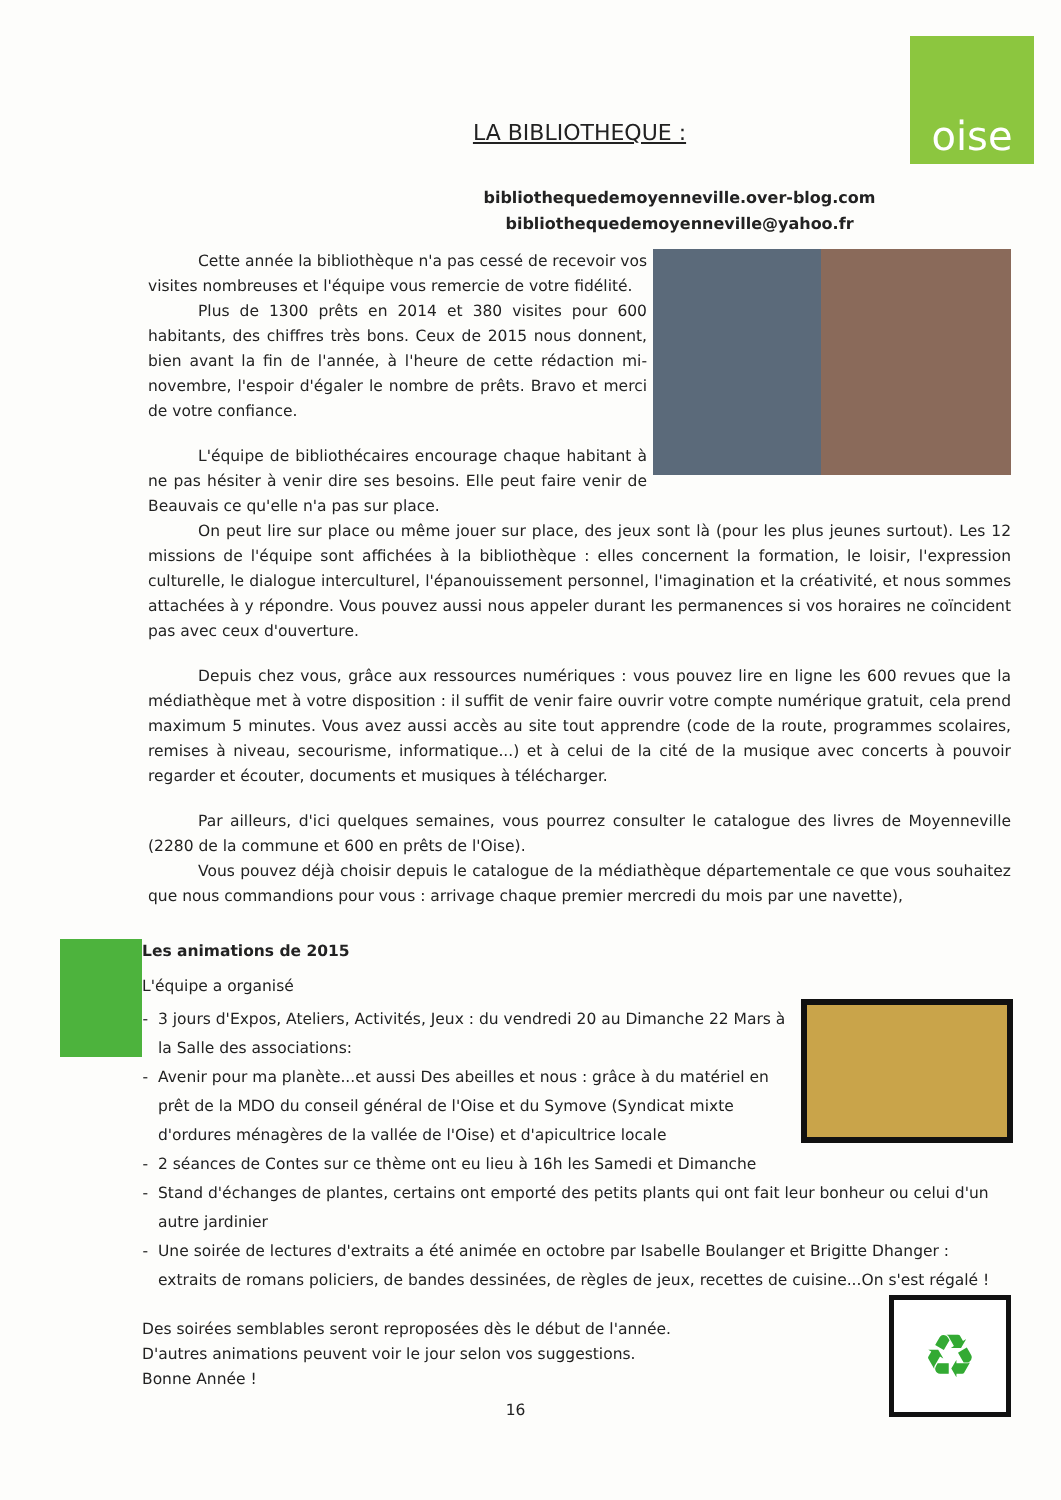oise
LA BIBLIOTHEQUE :
bibliothequedemoyenneville.over-blog.com
bibliothequedemoyenneville@yahoo.fr
Cette année la bibliothèque n'a pas cessé de recevoir vos visites nombreuses et l'équipe vous remercie de votre fidélité.
Plus de 1300 prêts en 2014 et 380 visites pour 600 habitants, des chiffres très bons. Ceux de 2015 nous donnent, bien avant la fin de l'année, à l'heure de cette rédaction mi-novembre, l'espoir d'égaler le nombre de prêts. Bravo et merci de votre confiance.
L'équipe de bibliothécaires encourage chaque habitant à ne pas hésiter à venir dire ses besoins. Elle peut faire venir de Beauvais ce qu'elle n'a pas sur place.
On peut lire sur place ou même jouer sur place, des jeux sont là (pour les plus jeunes surtout). Les 12 missions de l'équipe sont affichées à la bibliothèque : elles concernent la formation, le loisir, l'expression culturelle, le dialogue interculturel, l'épanouissement personnel, l'imagination et la créativité, et nous sommes attachées à y répondre. Vous pouvez aussi nous appeler durant les permanences si vos horaires ne coïncident pas avec ceux d'ouverture.
Depuis chez vous, grâce aux ressources numériques : vous pouvez lire en ligne les 600 revues que la médiathèque met à votre disposition : il suffit de venir faire ouvrir votre compte numérique gratuit, cela prend maximum 5 minutes. Vous avez aussi accès au site tout apprendre (code de la route, programmes scolaires, remises à niveau, secourisme, informatique...) et à celui de la cité de la musique avec concerts à pouvoir regarder et écouter, documents et musiques à télécharger.
Par ailleurs, d'ici quelques semaines, vous pourrez consulter le catalogue des livres de Moyenneville (2280 de la commune et 600 en prêts de l'Oise).
Vous pouvez déjà choisir depuis le catalogue de la médiathèque départementale ce que vous souhaitez que nous commandions pour vous : arrivage chaque premier mercredi du mois par une navette),
Les animations de 2015
L'équipe a organisé
3 jours d'Expos, Ateliers, Activités, Jeux : du vendredi 20 au Dimanche 22 Mars à la Salle des associations:
Avenir pour ma planète...et aussi Des abeilles et nous : grâce à du matériel en prêt de la MDO du conseil général de l'Oise et du Symove (Syndicat mixte d'ordures ménagères de la vallée de l'Oise) et d'apicultrice locale
2 séances de Contes sur ce thème ont eu lieu à 16h les Samedi et Dimanche
Stand d'échanges de plantes, certains ont emporté des petits plants qui ont fait leur bonheur ou celui d'un autre jardinier
Une soirée de lectures d'extraits a été animée en octobre par Isabelle Boulanger et Brigitte Dhanger : extraits de romans policiers, de bandes dessinées, de règles de jeux, recettes de cuisine...On s'est régalé !
♻
Des soirées semblables seront reproposées dès le début de l'année.
D'autres animations peuvent voir le jour selon vos suggestions.
Bonne Année !
16